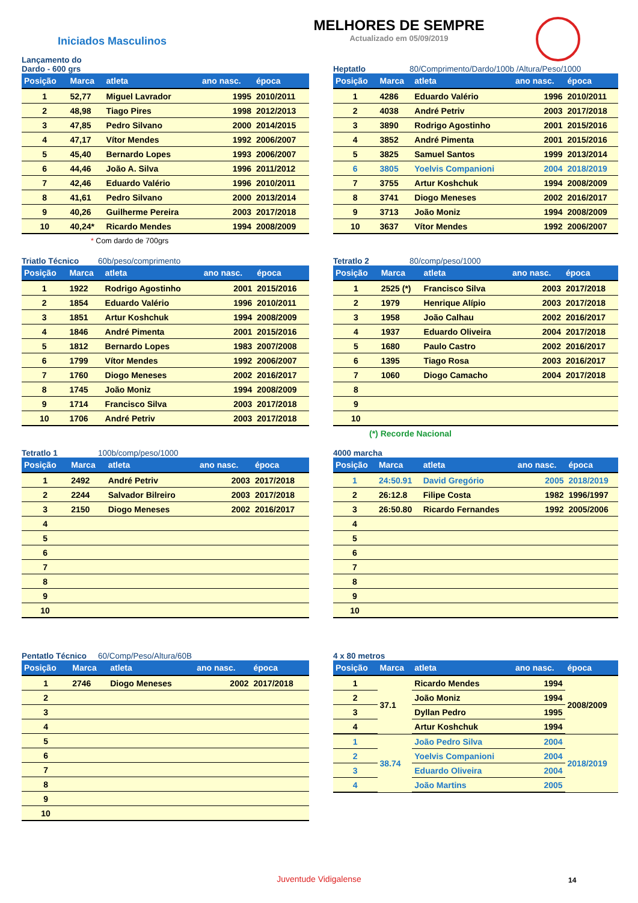Iniciados Masculinos
MELHORES DE SEMPRE
Actualizado em 05/09/2019
Lançamento do Dardo - 600 grs
| Posição | Marca | atleta | ano nasc. | época |
| --- | --- | --- | --- | --- |
| 1 | 52,77 | Miguel Lavrador | 1995 | 2010/2011 |
| 2 | 48,98 | Tiago Pires | 1998 | 2012/2013 |
| 3 | 47,85 | Pedro Silvano | 2000 | 2014/2015 |
| 4 | 47,17 | Vítor Mendes | 1992 | 2006/2007 |
| 5 | 45,40 | Bernardo Lopes | 1993 | 2006/2007 |
| 6 | 44,46 | João A. Silva | 1996 | 2011/2012 |
| 7 | 42,46 | Eduardo Valério | 1996 | 2010/2011 |
| 8 | 41,61 | Pedro Silvano | 2000 | 2013/2014 |
| 9 | 40,26 | Guilherme Pereira | 2003 | 2017/2018 |
| 10 | 40,24* | Ricardo Mendes | 1994 | 2008/2009 |
* Com dardo de 700grs
Heptatlo 80/Comprimento/Dardo/100b /Altura/Peso/1000
| Posição | Marca | atleta | ano nasc. | época |
| --- | --- | --- | --- | --- |
| 1 | 4286 | Eduardo Valério | 1996 | 2010/2011 |
| 2 | 4038 | André Petriv | 2003 | 2017/2018 |
| 3 | 3890 | Rodrigo Agostinho | 2001 | 2015/2016 |
| 4 | 3852 | André Pimenta | 2001 | 2015/2016 |
| 5 | 3825 | Samuel Santos | 1999 | 2013/2014 |
| 6 | 3805 | Yoelvis Companioni | 2004 | 2018/2019 |
| 7 | 3755 | Artur Koshchuk | 1994 | 2008/2009 |
| 8 | 3741 | Diogo Meneses | 2002 | 2016/2017 |
| 9 | 3713 | João Moniz | 1994 | 2008/2009 |
| 10 | 3637 | Vítor Mendes | 1992 | 2006/2007 |
Triatlo Técnico 60b/peso/comprimento
| Posição | Marca | atleta | ano nasc. | época |
| --- | --- | --- | --- | --- |
| 1 | 1922 | Rodrigo Agostinho | 2001 | 2015/2016 |
| 2 | 1854 | Eduardo Valério | 1996 | 2010/2011 |
| 3 | 1851 | Artur Koshchuk | 1994 | 2008/2009 |
| 4 | 1846 | André Pimenta | 2001 | 2015/2016 |
| 5 | 1812 | Bernardo Lopes | 1983 | 2007/2008 |
| 6 | 1799 | Vítor Mendes | 1992 | 2006/2007 |
| 7 | 1760 | Diogo Meneses | 2002 | 2016/2017 |
| 8 | 1745 | João Moniz | 1994 | 2008/2009 |
| 9 | 1714 | Francisco Silva | 2003 | 2017/2018 |
| 10 | 1706 | André Petriv | 2003 | 2017/2018 |
Tetratlo 2 80/comp/peso/1000
| Posição | Marca | atleta | ano nasc. | época |
| --- | --- | --- | --- | --- |
| 1 | 2525 (*) | Francisco Silva | 2003 | 2017/2018 |
| 2 | 1979 | Henrique Alípio | 2003 | 2017/2018 |
| 3 | 1958 | João Calhau | 2002 | 2016/2017 |
| 4 | 1937 | Eduardo Oliveira | 2004 | 2017/2018 |
| 5 | 1680 | Paulo Castro | 2002 | 2016/2017 |
| 6 | 1395 | Tiago Rosa | 2003 | 2016/2017 |
| 7 | 1060 | Diogo Camacho | 2004 | 2017/2018 |
| 8 | | | | |
| 9 | | | | |
| 10 | | | | |
(*) Recorde Nacional
Tetratlo 1 100b/comp/peso/1000
| Posição | Marca | atleta | ano nasc. | época |
| --- | --- | --- | --- | --- |
| 1 | 2492 | André Petriv | 2003 | 2017/2018 |
| 2 | 2244 | Salvador Bilreiro | 2003 | 2017/2018 |
| 3 | 2150 | Diogo Meneses | 2002 | 2016/2017 |
| 4 | | | | |
| 5 | | | | |
| 6 | | | | |
| 7 | | | | |
| 8 | | | | |
| 9 | | | | |
| 10 | | | | |
4000 marcha
| Posição | Marca | atleta | ano nasc. | época |
| --- | --- | --- | --- | --- |
| 1 | 24:50.91 | David Gregório | 2005 | 2018/2019 |
| 2 | 26:12.8 | Filipe Costa | 1982 | 1996/1997 |
| 3 | 26:50.80 | Ricardo Fernandes | 1992 | 2005/2006 |
| 4 | | | | |
| 5 | | | | |
| 6 | | | | |
| 7 | | | | |
| 8 | | | | |
| 9 | | | | |
| 10 | | | | |
Pentatlo Técnico 60/Comp/Peso/Altura/60B
| Posição | Marca | atleta | ano nasc. | época |
| --- | --- | --- | --- | --- |
| 1 | 2746 | Diogo Meneses | 2002 | 2017/2018 |
| 2 | | | | |
| 3 | | | | |
| 4 | | | | |
| 5 | | | | |
| 6 | | | | |
| 7 | | | | |
| 8 | | | | |
| 9 | | | | |
| 10 | | | | |
4 x 80 metros
| Posição | Marca | atleta | ano nasc. | época |
| --- | --- | --- | --- | --- |
| 1 | 37.1 | Ricardo Mendes | 1994 | 2008/2009 |
| 2 | | João Moniz | 1994 | |
| 3 | | Dyllan Pedro | 1995 | |
| 4 | | Artur Koshchuk | 1994 | |
| 1 | 38.74 | João Pedro Silva | 2004 | 2018/2019 |
| 2 | | Yoelvis Companioni | 2004 | |
| 3 | | Eduardo Oliveira | 2004 | |
| 4 | | João Martins | 2005 | |
Juventude Vidigalense 14